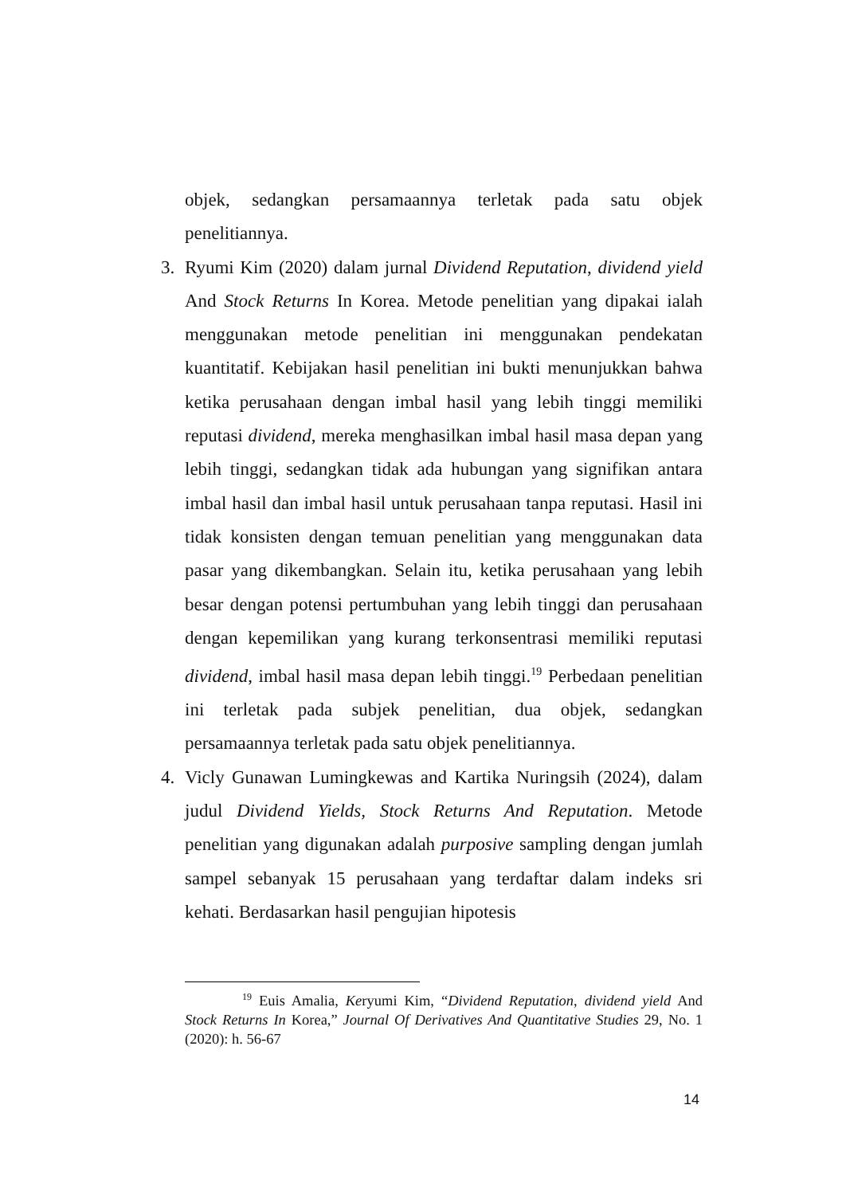objek, sedangkan persamaannya terletak pada satu objek penelitiannya.
3. Ryumi Kim (2020) dalam jurnal Dividend Reputation, dividend yield And Stock Returns In Korea. Metode penelitian yang dipakai ialah menggunakan metode penelitian ini menggunakan pendekatan kuantitatif. Kebijakan hasil penelitian ini bukti menunjukkan bahwa ketika perusahaan dengan imbal hasil yang lebih tinggi memiliki reputasi dividend, mereka menghasilkan imbal hasil masa depan yang lebih tinggi, sedangkan tidak ada hubungan yang signifikan antara imbal hasil dan imbal hasil untuk perusahaan tanpa reputasi. Hasil ini tidak konsisten dengan temuan penelitian yang menggunakan data pasar yang dikembangkan. Selain itu, ketika perusahaan yang lebih besar dengan potensi pertumbuhan yang lebih tinggi dan perusahaan dengan kepemilikan yang kurang terkonsentrasi memiliki reputasi dividend, imbal hasil masa depan lebih tinggi.<sup>19</sup> Perbedaan penelitian ini terletak pada subjek penelitian, dua objek, sedangkan persamaannya terletak pada satu objek penelitiannya.
4. Vicly Gunawan Lumingkewas and Kartika Nuringsih (2024), dalam judul Dividend Yields, Stock Returns And Reputation. Metode penelitian yang digunakan adalah purposive sampling dengan jumlah sampel sebanyak 15 perusahaan yang terdaftar dalam indeks sri kehati. Berdasarkan hasil pengujian hipotesis
<sup>19</sup> Euis Amalia, Keryumi Kim, “Dividend Reputation, dividend yield And Stock Returns In Korea,” Journal Of Derivatives And Quantitative Studies 29, No. 1 (2020): h. 56-67
14